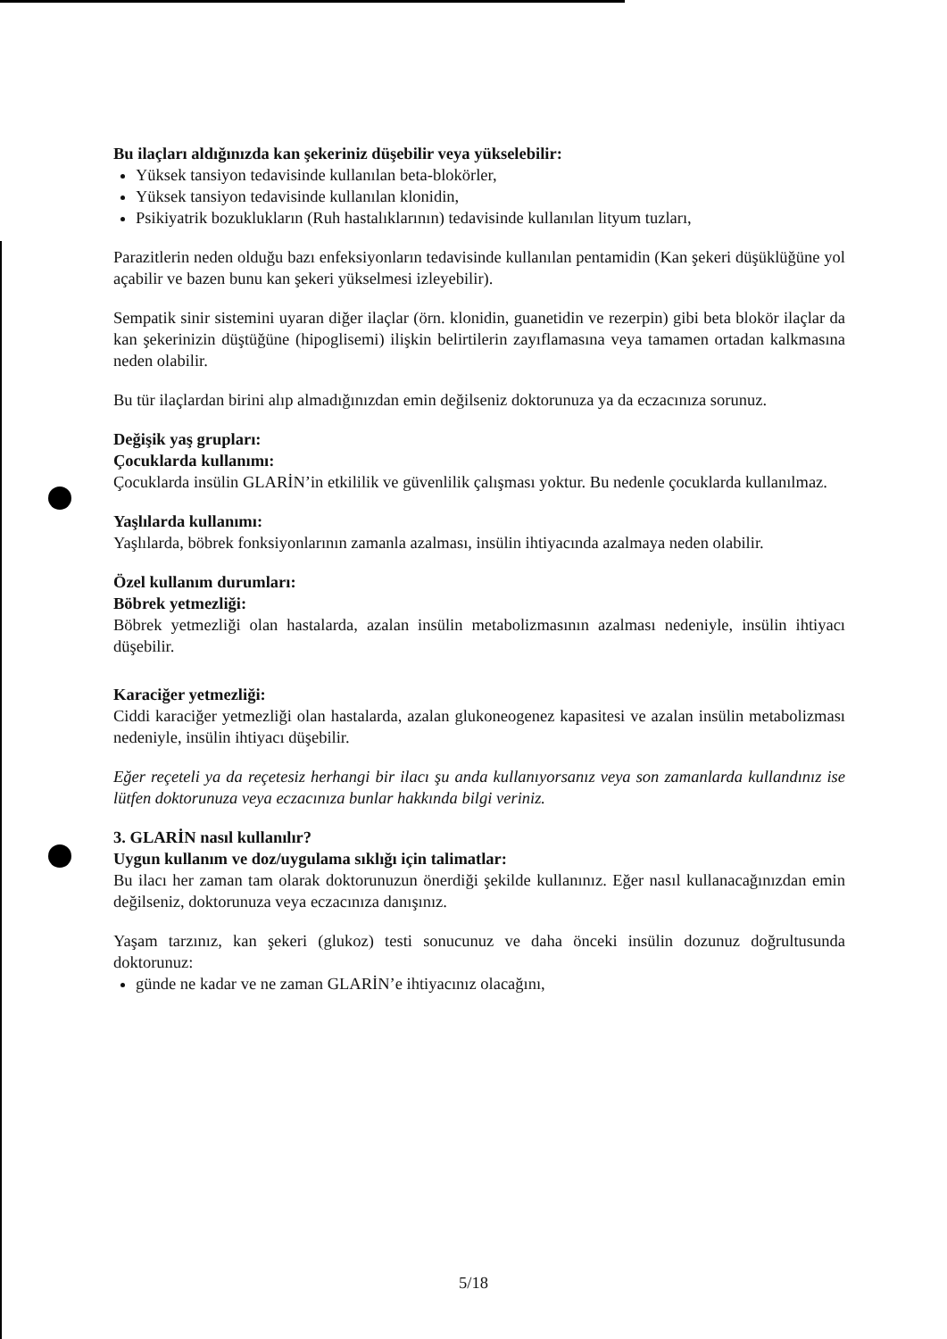Bu ilaçları aldığınızda kan şekeriniz düşebilir veya yükselebilir:
Yüksek tansiyon tedavisinde kullanılan beta-blokörler,
Yüksek tansiyon tedavisinde kullanılan klonidin,
Psikiyatrik bozuklukların (Ruh hastalıklarının) tedavisinde kullanılan lityum tuzları,
Parazitlerin neden olduğu bazı enfeksiyonların tedavisinde kullanılan pentamidin (Kan şekeri düşüklüğüne yol açabilir ve bazen bunu kan şekeri yükselmesi izleyebilir).
Sempatik sinir sistemini uyaran diğer ilaçlar (örn. klonidin, guanetidin ve rezerpin) gibi beta blokör ilaçlar da kan şekerinizin düştüğüne (hipoglisemi) ilişkin belirtilerin zayıflamasına veya tamamen ortadan kalkmasına neden olabilir.
Bu tür ilaçlardan birini alıp almadığınızdan emin değilseniz doktorunuza ya da eczacınıza sorunuz.
Değişik yaş grupları:
Çocuklarda kullanımı:
Çocuklarda insülin GLARİN’in etkililik ve güvenlilik çalışması yoktur. Bu nedenle çocuklarda kullanılmaz.
Yaşlılarda kullanımı:
Yaşlılarda, böbrek fonksiyonlarının zamanla azalması, insülin ihtiyacında azalmaya neden olabilir.
Özel kullanım durumları:
Böbrek yetmezliği:
Böbrek yetmezliği olan hastalarda, azalan insülin metabolizmasının azalması nedeniyle, insülin ihtiyacı düşebilir.
Karaciğer yetmezliği:
Ciddi karaciğer yetmezliği olan hastalarda, azalan glukoneogenez kapasitesi ve azalan insülin metabolizması nedeniyle, insülin ihtiyacı düşebilir.
Eğer reçeteli ya da reçetesiz herhangi bir ilacı şu anda kullanıyorsanız veya son zamanlarda kullandınız ise lütfen doktorunuza veya eczacınıza bunlar hakkında bilgi veriniz.
3. GLARİN nasıl kullanılır?
Uygun kullanım ve doz/uygulama sıklığı için talimatlar:
Bu ilacı her zaman tam olarak doktorunuzun önerdiği şekilde kullanınız. Eğer nasıl kullanacağınızdan emin değilseniz, doktorunuza veya eczacınıza danışınız.
Yaşam tarzınız, kan şekeri (glukoz) testi sonucunuz ve daha önceki insülin dozunuz doğrultusunda doktorunuz:
günde ne kadar ve ne zaman GLARİN’e ihtiyacınız olacağını,
5/18